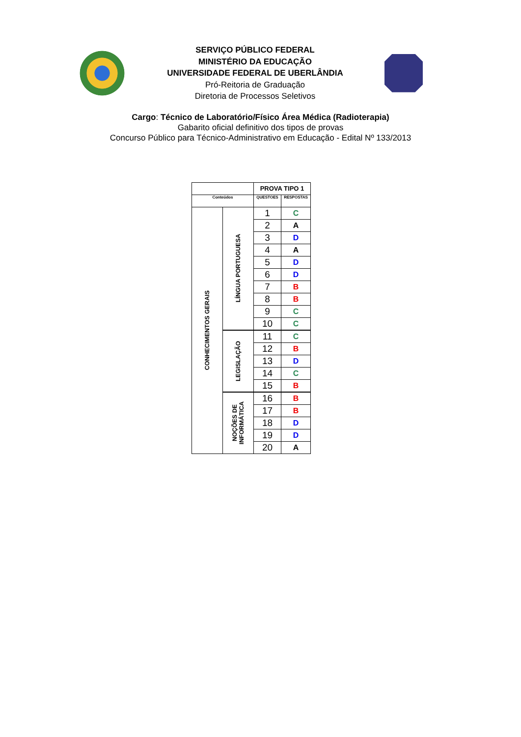SERVIÇO PÚBLICO FEDERAL
MINISTÉRIO DA EDUCAÇÃO
UNIVERSIDADE FEDERAL DE UBERLÂNDIA
Pró-Reitoria de Graduação
Diretoria de Processos Seletivos
Cargo: Técnico de Laboratório/Físico Área Médica (Radioterapia)
Gabarito oficial definitivo dos tipos de provas
Concurso Público para Técnico-Administrativo em Educação - Edital Nº 133/2013
| | | PROVA TIPO 1 | |
| Conteúdos | | QUESTOES | RESPOSTAS |
| CONHECIMENTOS GERAIS | LÍNGUA PORTUGUESA | 1 | C |
| | | 2 | A |
| | | 3 | D |
| | | 4 | A |
| | | 5 | D |
| | | 6 | D |
| | | 7 | B |
| | | 8 | B |
| | | 9 | C |
| | | 10 | C |
| | LEGISLAÇÃO | 11 | C |
| | | 12 | B |
| | | 13 | D |
| | | 14 | C |
| | | 15 | B |
| | NOÇÕES DE INFORMÁTICA | 16 | B |
| | | 17 | B |
| | | 18 | D |
| | | 19 | D |
| | | 20 | A |